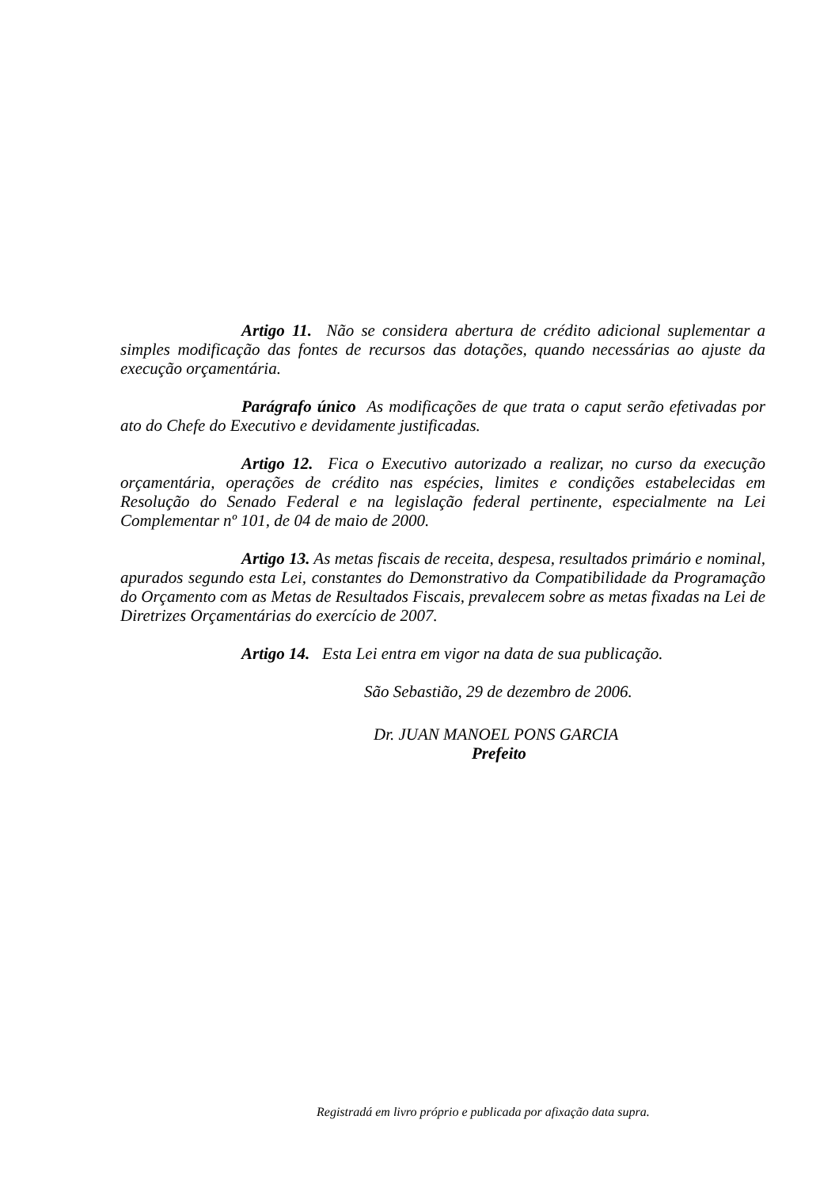Artigo 11. Não se considera abertura de crédito adicional suplementar a simples modificação das fontes de recursos das dotações, quando necessárias ao ajuste da execução orçamentária.
Parágrafo único As modificações de que trata o caput serão efetivadas por ato do Chefe do Executivo e devidamente justificadas.
Artigo 12. Fica o Executivo autorizado a realizar, no curso da execução orçamentária, operações de crédito nas espécies, limites e condições estabelecidas em Resolução do Senado Federal e na legislação federal pertinente, especialmente na Lei Complementar nº 101, de 04 de maio de 2000.
Artigo 13. As metas fiscais de receita, despesa, resultados primário e nominal, apurados segundo esta Lei, constantes do Demonstrativo da Compatibilidade da Programação do Orçamento com as Metas de Resultados Fiscais, prevalecem sobre as metas fixadas na Lei de Diretrizes Orçamentárias do exercício de 2007.
Artigo 14. Esta Lei entra em vigor na data de sua publicação.
São Sebastião, 29 de dezembro de 2006.
Dr. JUAN MANOEL PONS GARCIA
Prefeito
Registradá em livro próprio e publicada por afixação data supra.